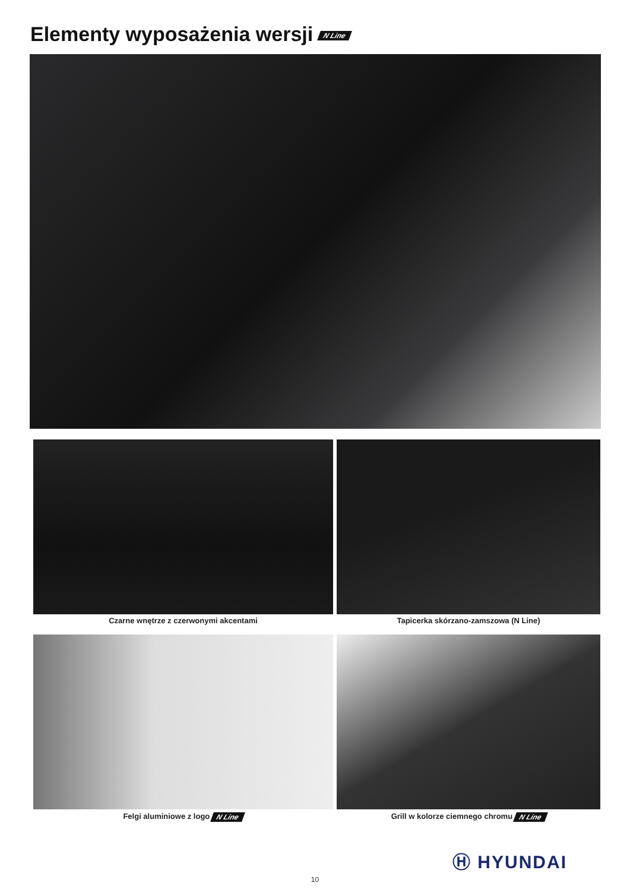Elementy wyposażenia wersji N Line
Czarne wnętrze z czerwonymi akcentami Tapicerka skórzano-zamszowa (N Line)
Felgi aluminiowe z logo N Line Grill w kolorze ciemnego chromu N Line
Ⓗ HYUNDAI
10